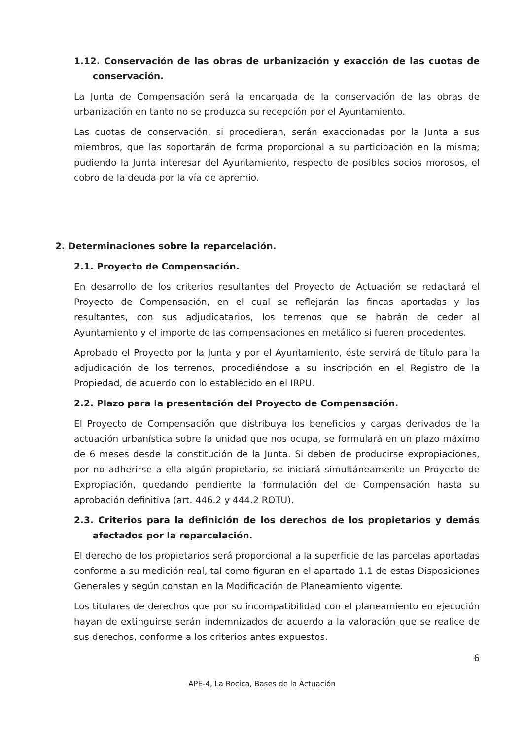1.12. Conservación de las obras de urbanización y exacción de las cuotas de conservación.
La Junta de Compensación será la encargada de la conservación de las obras de urbanización en tanto no se produzca su recepción por el Ayuntamiento.
Las cuotas de conservación, si procedieran, serán exaccionadas por la Junta a sus miembros, que las soportarán de forma proporcional a su participación en la misma; pudiendo la Junta interesar del Ayuntamiento, respecto de posibles socios morosos, el cobro de la deuda por la vía de apremio.
2. Determinaciones sobre la reparcelación.
2.1. Proyecto de Compensación.
En desarrollo de los criterios resultantes del Proyecto de Actuación se redactará el Proyecto de Compensación, en el cual se reflejarán las fincas aportadas y las resultantes, con sus adjudicatarios, los terrenos que se habrán de ceder al Ayuntamiento y el importe de las compensaciones en metálico si fueren procedentes.
Aprobado el Proyecto por la Junta y por el Ayuntamiento, éste servirá de título para la adjudicación de los terrenos, procediéndose a su inscripción en el Registro de la Propiedad, de acuerdo con lo establecido en el IRPU.
2.2. Plazo para la presentación del Proyecto de Compensación.
El Proyecto de Compensación que distribuya los beneficios y cargas derivados de la actuación urbanística sobre la unidad que nos ocupa, se formulará en un plazo máximo de 6 meses desde la constitución de la Junta. Si deben de producirse expropiaciones, por no adherirse a ella algún propietario, se iniciará simultáneamente un Proyecto de Expropiación, quedando pendiente la formulación del de Compensación hasta su aprobación definitiva (art. 446.2 y 444.2 ROTU).
2.3. Criterios para la definición de los derechos de los propietarios y demás afectados por la reparcelación.
El derecho de los propietarios será proporcional a la superficie de las parcelas aportadas conforme a su medición real, tal como figuran en el apartado 1.1 de estas Disposiciones Generales y según constan en la Modificación de Planeamiento vigente.
Los titulares de derechos que por su incompatibilidad con el planeamiento en ejecución hayan de extinguirse serán indemnizados de acuerdo a la valoración que se realice de sus derechos, conforme a los criterios antes expuestos.
6
APE-4, La Rocica, Bases de la Actuación